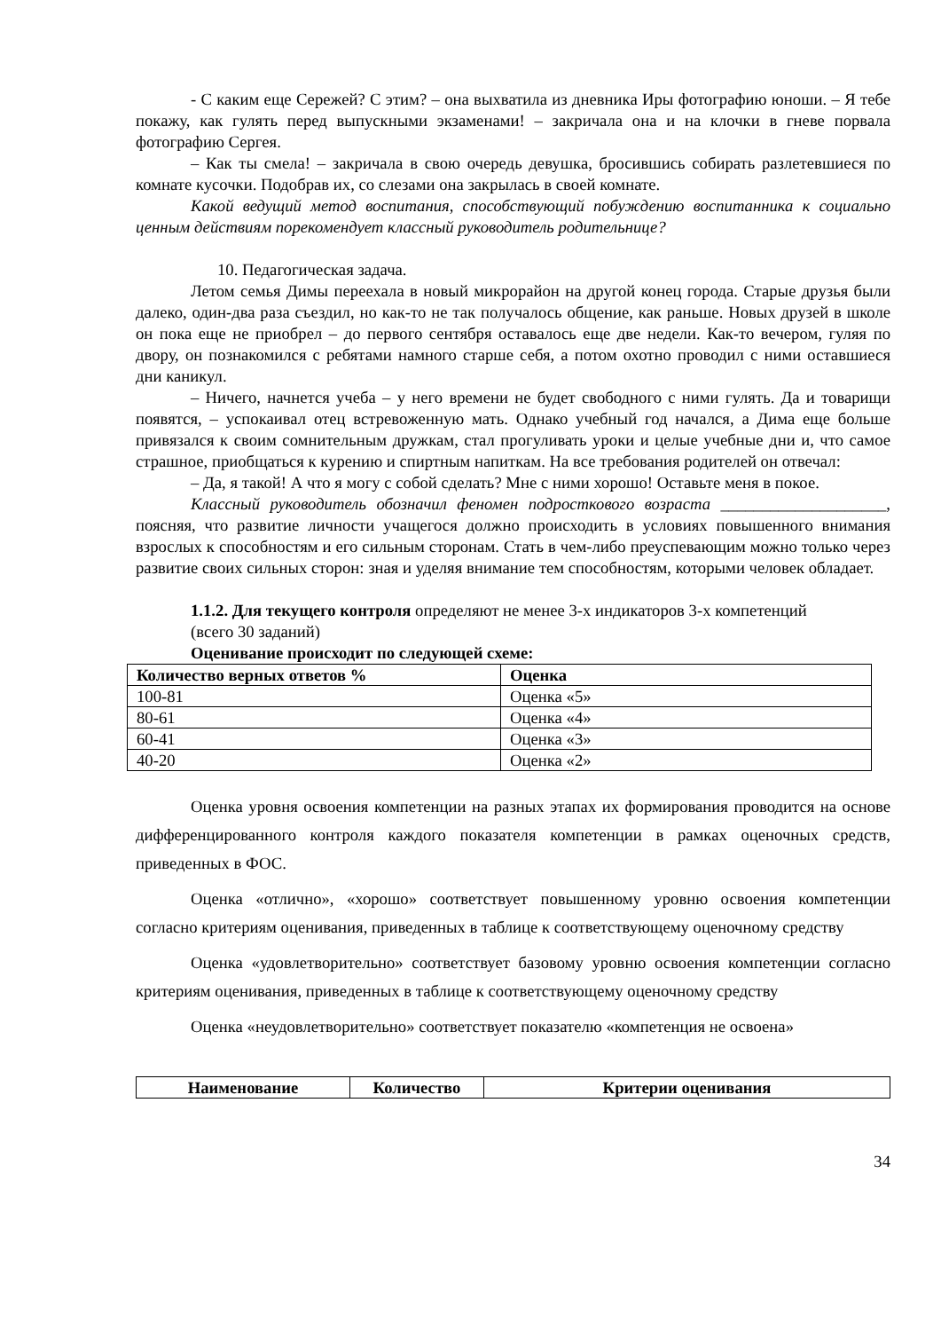- С каким еще Сережей? С этим? – она выхватила из дневника Иры фотографию юноши. – Я тебе покажу, как гулять перед выпускными экзаменами! – закричала она и на клочки в гневе порвала фотографию Сергея.
– Как ты смела! – закричала в свою очередь девушка, бросившись собирать разлетевшиеся по комнате кусочки. Подобрав их, со слезами она закрылась в своей комнате.
Какой ведущий метод воспитания, способствующий побуждению воспитанника к социально ценным действиям порекомендует классный руководитель родительнице?
10. Педагогическая задача.
Летом семья Димы переехала в новый микрорайон на другой конец города. Старые друзья были далеко, один-два раза съездил, но как-то не так получалось общение, как раньше. Новых друзей в школе он пока еще не приобрел – до первого сентября оставалось еще две недели. Как-то вечером, гуляя по двору, он познакомился с ребятами намного старше себя, а потом охотно проводил с ними оставшиеся дни каникул.
– Ничего, начнется учеба – у него времени не будет свободного с ними гулять. Да и товарищи появятся, – успокаивал отец встревоженную мать. Однако учебный год начался, а Дима еще больше привязался к своим сомнительным дружкам, стал прогуливать уроки и целые учебные дни и, что самое страшное, приобщаться к курению и спиртным напиткам. На все требования родителей он отвечал:
– Да, я такой! А что я могу с собой сделать? Мне с ними хорошо! Оставьте меня в покое.
Классный руководитель обозначил феномен подросткового возраста ____________________, поясняя, что развитие личности учащегося должно происходить в условиях повышенного внимания взрослых к способностям и его сильным сторонам. Стать в чем-либо преуспевающим можно только через развитие своих сильных сторон: зная и уделяя внимание тем способностям, которыми человек обладает.
1.1.2. Для текущего контроля определяют не менее 3-х индикаторов 3-х компетенций
(всего 30 заданий)
Оценивание происходит по следующей схеме:
| Количество верных ответов % | Оценка |
| --- | --- |
| 100-81 | Оценка «5» |
| 80-61 | Оценка «4» |
| 60-41 | Оценка «3» |
| 40-20 | Оценка «2» |
Оценка уровня освоения компетенции на разных этапах их формирования проводится на основе дифференцированного контроля каждого показателя компетенции в рамках оценочных средств, приведенных в ФОС.
Оценка «отлично», «хорошо» соответствует повышенному уровню освоения компетенции согласно критериям оценивания, приведенных в таблице к соответствующему оценочному средству
Оценка «удовлетворительно» соответствует базовому уровню освоения компетенции согласно критериям оценивания, приведенных в таблице к соответствующему оценочному средству
Оценка «неудовлетворительно» соответствует показателю «компетенция не освоена»
| Наименование | Количество | Критерии оценивания |
| --- | --- | --- |
34